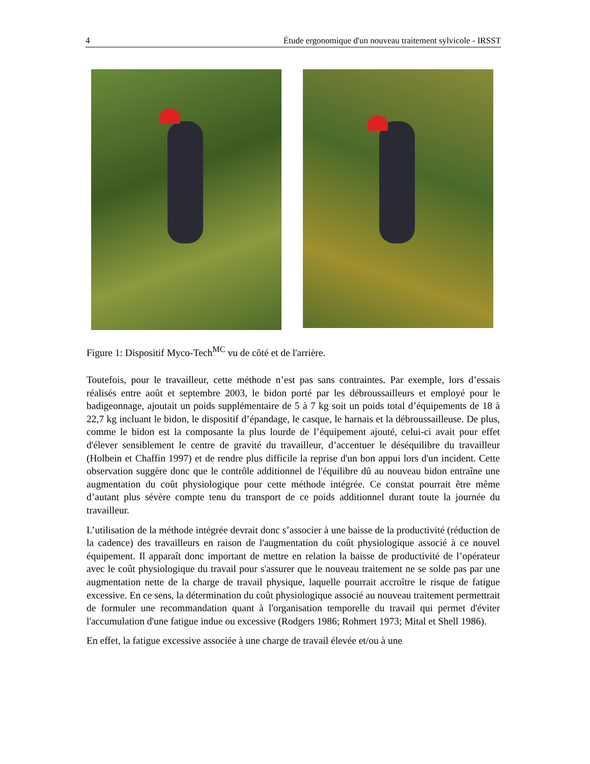4 Étude ergonomique d'un nouveau traitement sylvicole - IRSST
Figure 1: Dispositif Myco-Tech<sup>MC</sup> vu de côté et de l'arrière.
Toutefois, pour le travailleur, cette méthode n’est pas sans contraintes. Par exemple, lors d’essais réalisés entre août et septembre 2003, le bidon porté par les débroussailleurs et employé pour le badigeonnage, ajoutait un poids supplémentaire de 5 à 7 kg soit un poids total d’équipements de 18 à 22,7 kg incluant le bidon, le dispositif d’épandage, le casque, le harnais et la débroussailleuse. De plus, comme le bidon est la composante la plus lourde de l’équipement ajouté, celui-ci avait pour effet d'élever sensiblement le centre de gravité du travailleur, d’accentuer le déséquilibre du travailleur (Holbein et Chaffin 1997) et de rendre plus difficile la reprise d'un bon appui lors d'un incident. Cette observation suggère donc que le contrôle additionnel de l'équilibre dû au nouveau bidon entraîne une augmentation du coût physiologique pour cette méthode intégrée. Ce constat pourrait être même d’autant plus sévère compte tenu du transport de ce poids additionnel durant toute la journée du travailleur.
L’utilisation de la méthode intégrée devrait donc s’associer à une baisse de la productivité (réduction de la cadence) des travailleurs en raison de l'augmentation du coût physiologique associé à ce nouvel équipement. Il apparaît donc important de mettre en relation la baisse de productivité de l’opérateur avec le coût physiologique du travail pour s'assurer que le nouveau traitement ne se solde pas par une augmentation nette de la charge de travail physique, laquelle pourrait accroître le risque de fatigue excessive. En ce sens, la détermination du coût physiologique associé au nouveau traitement permettrait de formuler une recommandation quant à l'organisation temporelle du travail qui permet d'éviter l'accumulation d'une fatigue indue ou excessive (Rodgers 1986; Rohmert 1973; Mital et Shell 1986).
En effet, la fatigue excessive associée à une charge de travail élevée et/ou à une